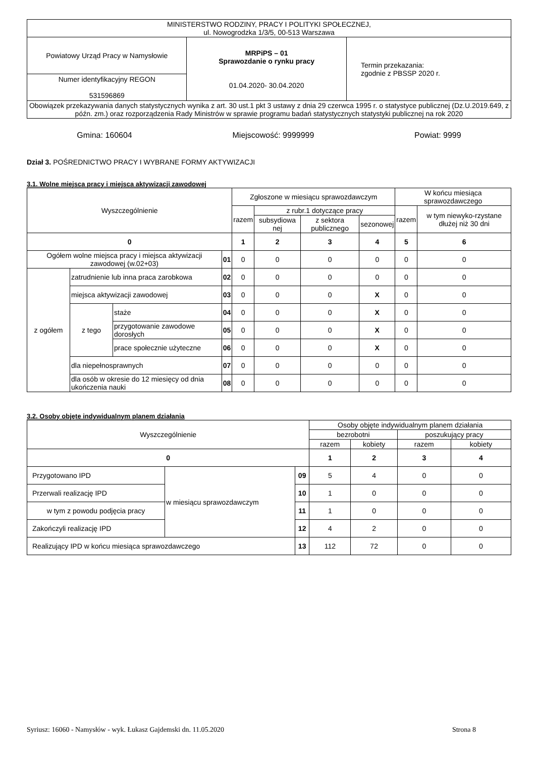| MINISTERSTWO RODZINY, PRACY I POLITYKI SPOŁECZNEJ, ul. Nowogrodzka 1/3/5, 00-513 Warszawa | | |
| Powiatowy Urząd Pracy w Namysłowie | MRPiPS – 01 Sprawozdanie o rynku pracy 01.04.2020- 30.04.2020 | Termin przekazania: zgodnie z PBSSP 2020 r. |
| Numer identyfikacyjny REGON 531596869 | | |
| Obowiązek przekazywania danych statystycznych wynika z art. 30 ust.1 pkt 3 ustawy z dnia 29 czerwca 1995 r. o statystyce publicznej (Dz.U.2019.649, z późn. zm.) oraz rozporządzenia Rady Ministrów w sprawie programu badań statystycznych statystyki publicznej na rok 2020 | | |
Gmina: 160604 Miejscowość: 9999999 Powiat: 9999
Dział 3. POŚREDNICTWO PRACY I WYBRANE FORMY AKTYWIZACJI
3.1. Wolne miejsca pracy i miejsca aktywizacji zawodowej
| Wyszczególnienie | | | | Zgłoszone w miesiącu sprawozdawczym | | | | W końcu miesiąca sprawozdawczego | |
| --- | --- | --- | --- | --- | --- | --- | --- | --- | --- |
| | | | | razem | z rubr.1 dotyczące pracy | | | razem | w tym niewyko-rzystane dłużej niż 30 dni |
| | | | | | subsydiowa nej | z sektora publicznego | sezonowej | | |
| 0 | | | | 1 | 2 | 3 | 4 | 5 | 6 |
| Ogółem wolne miejsca pracy i miejsca aktywizacji zawodowej (w.02+03) | | | 01 | 0 | 0 | 0 | 0 | 0 | 0 |
| z ogółem | zatrudnienie lub inna praca zarobkowa | | 02 | 0 | 0 | 0 | 0 | 0 | 0 |
| | miejsca aktywizacji zawodowej | | 03 | 0 | 0 | 0 | X | 0 | 0 |
| | z tego | staże | 04 | 0 | 0 | 0 | X | 0 | 0 |
| | | przygotowanie zawodowe dorosłych | 05 | 0 | 0 | 0 | X | 0 | 0 |
| | | prace społecznie użyteczne | 06 | 0 | 0 | 0 | X | 0 | 0 |
| | dla niepełnosprawnych | | 07 | 0 | 0 | 0 | 0 | 0 | 0 |
| | dla osób w okresie do 12 miesięcy od dnia ukończenia nauki | | 08 | 0 | 0 | 0 | 0 | 0 | 0 |
3.2. Osoby objęte indywidualnym planem działania
| Wyszczególnienie | | | Osoby objęte indywidualnym planem działania | | | |
| --- | --- | --- | --- | --- | --- | --- |
| | | | bezrobotni | | poszukujący pracy | |
| | | | razem | kobiety | razem | kobiety |
| 0 | | | 1 | 2 | 3 | 4 |
| Przygotowano IPD | w miesiącu sprawozdawczym | 09 | 5 | 4 | 0 | 0 |
| Przerwali realizację IPD | | 10 | 1 | 0 | 0 | 0 |
| w tym z powodu podjęcia pracy | | 11 | 1 | 0 | 0 | 0 |
| Zakończyli realizację IPD | | 12 | 4 | 2 | 0 | 0 |
| Realizujący IPD w końcu miesiąca sprawozdawczego | | 13 | 112 | 72 | 0 | 0 |
Syriusz: 16060 - Namysłów - wyk. Łukasz Gajdemski dn. 11.05.2020 Strona 8